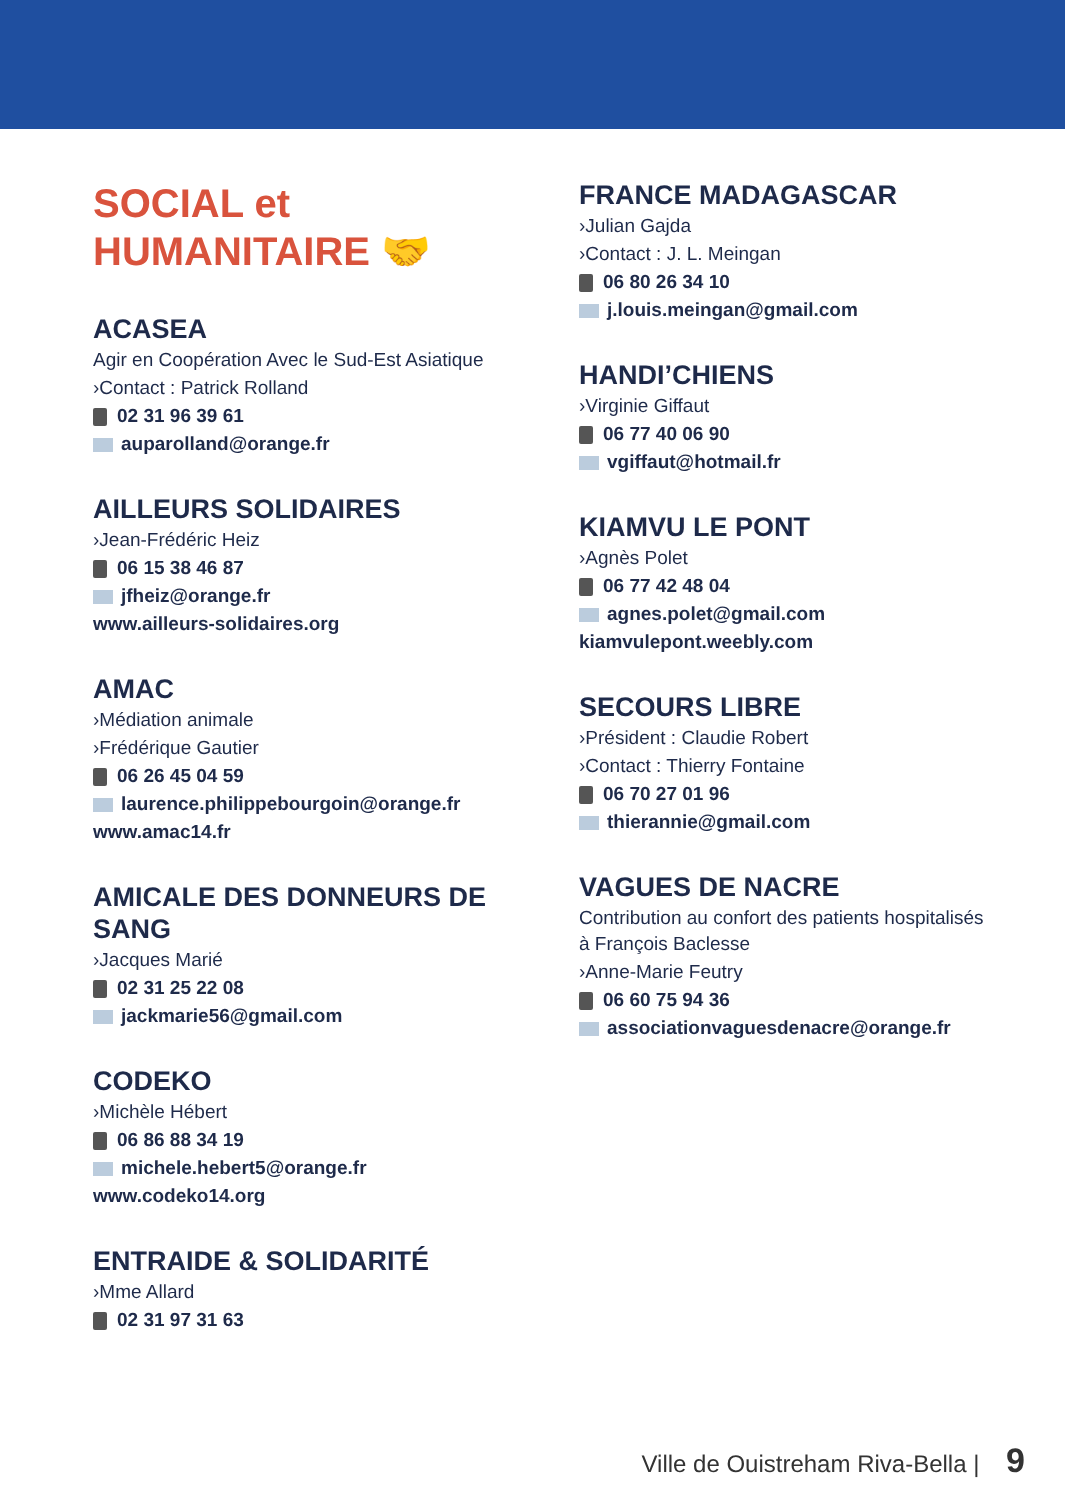SOCIAL et
HUMANITAIRE 🤝
ACASEA
Agir en Coopération Avec le Sud-Est Asiatique
›Contact : Patrick Rolland
02 31 96 39 61
auparolland@orange.fr
AILLEURS SOLIDAIRES
›Jean-Frédéric Heiz
06 15 38 46 87
jfheiz@orange.fr
www.ailleurs-solidaires.org
AMAC
›Médiation animale
›Frédérique Gautier
06 26 45 04 59
laurence.philippebourgoin@orange.fr
www.amac14.fr
AMICALE DES DONNEURS DE SANG
›Jacques Marié
02 31 25 22 08
jackmarie56@gmail.com
CODEKO
›Michèle Hébert
06 86 88 34 19
michele.hebert5@orange.fr
www.codeko14.org
ENTRAIDE & SOLIDARITÉ
›Mme Allard
02 31 97 31 63
FRANCE MADAGASCAR
›Julian Gajda
›Contact : J. L. Meingan
06 80 26 34 10
j.louis.meingan@gmail.com
HANDI’CHIENS
›Virginie Giffaut
06 77 40 06 90
vgiffaut@hotmail.fr
KIAMVU LE PONT
›Agnès Polet
06 77 42 48 04
agnes.polet@gmail.com
kiamvulepont.weebly.com
SECOURS LIBRE
›Président : Claudie Robert
›Contact : Thierry Fontaine
06 70 27 01 96
thierannie@gmail.com
VAGUES DE NACRE
Contribution au confort des patients hospitalisés à François Baclesse
›Anne-Marie Feutry
06 60 75 94 36
associationvaguesdenacre@orange.fr
Ville de Ouistreham Riva-Bella | 9